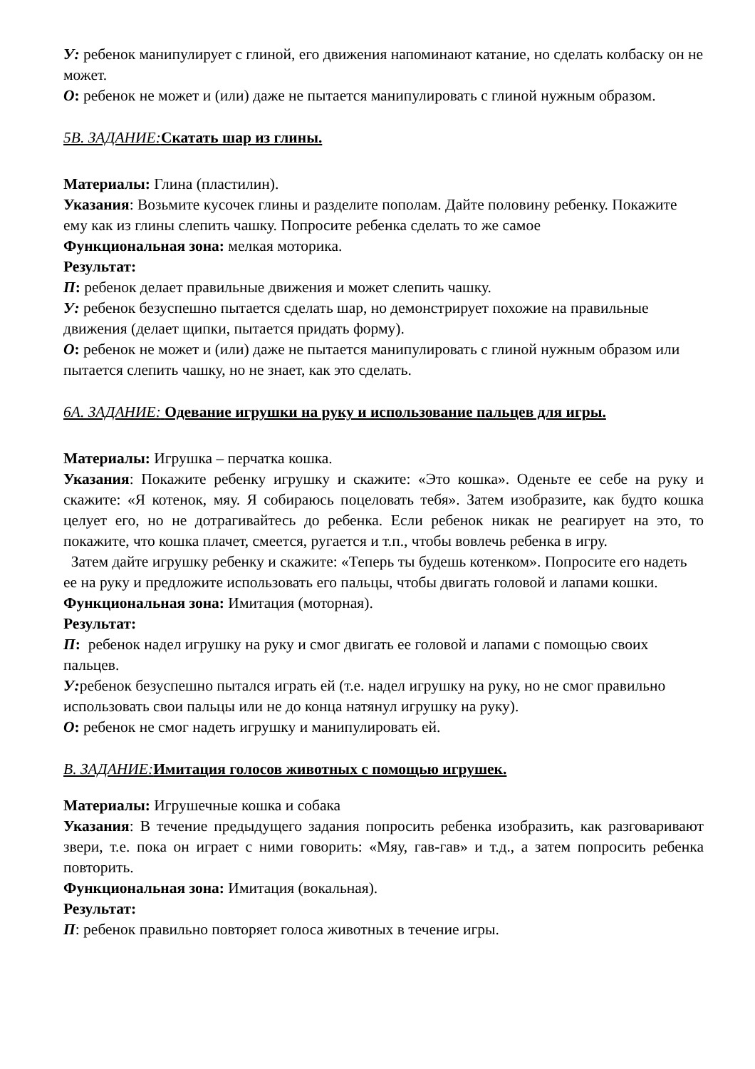У: ребенок манипулирует с глиной, его движения напоминают катание, но сделать колбаску он не может.
О: ребенок не может и (или) даже не пытается манипулировать с глиной нужным образом.
5В. ЗАДАНИЕ: Скатать шар из глины.
Материалы: Глина (пластилин).
Указания: Возьмите кусочек глины и разделите пополам. Дайте половину ребенку. Покажите ему как из глины слепить чашку. Попросите ребенка сделать то же самое
Функциональная зона: мелкая моторика.
Результат:
П: ребенок делает правильные движения и может слепить чашку.
У: ребенок безуспешно пытается сделать шар, но демонстрирует похожие на правильные движения (делает щипки, пытается придать форму).
О: ребенок не может и (или) даже не пытается манипулировать с глиной нужным образом или пытается слепить чашку, но не знает, как это сделать.
6А. ЗАДАНИЕ: Одевание игрушки на руку и использование пальцев для игры.
Материалы: Игрушка – перчатка кошка.
Указания: Покажите ребенку игрушку и скажите: «Это кошка». Оденьте ее себе на руку и скажите: «Я котенок, мяу. Я собираюсь поцеловать тебя». Затем изобразите, как будто кошка целует его, но не дотрагивайтесь до ребенка. Если ребенок никак не реагирует на это, то покажите, что кошка плачет, смеется, ругается и т.п., чтобы вовлечь ребенка в игру.
Затем дайте игрушку ребенку и скажите: «Теперь ты будешь котенком». Попросите его надеть ее на руку и предложите использовать его пальцы, чтобы двигать головой и лапами кошки.
Функциональная зона: Имитация (моторная).
Результат:
П: ребенок надел игрушку на руку и смог двигать ее головой и лапами с помощью своих пальцев.
У: ребенок безуспешно пытался играть ей (т.е. надел игрушку на руку, но не смог правильно использовать свои пальцы или не до конца натянул игрушку на руку).
О: ребенок не смог надеть игрушку и манипулировать ей.
В. ЗАДАНИЕ: Имитация голосов животных с помощью игрушек.
Материалы: Игрушечные кошка и собака
Указания: В течение предыдущего задания попросить ребенка изобразить, как разговаривают звери, т.е. пока он играет с ними говорить: «Мяу, гав-гав» и т.д., а затем попросить ребенка повторить.
Функциональная зона: Имитация (вокальная).
Результат:
П: ребенок правильно повторяет голоса животных в течение игры.